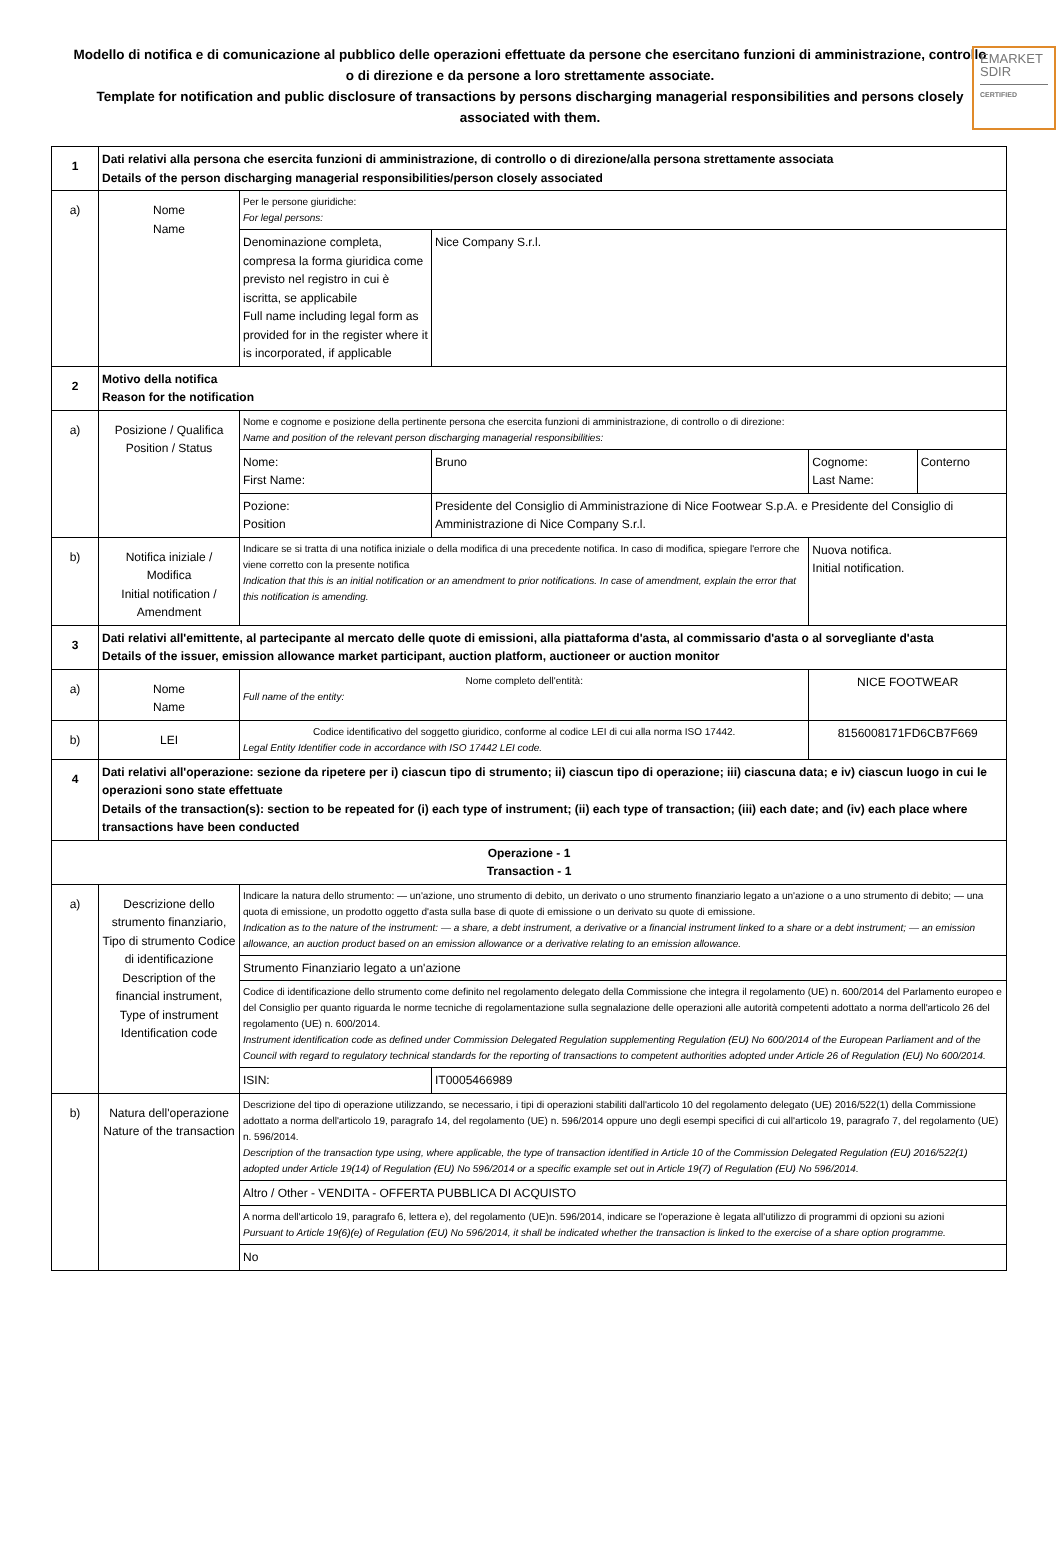EMARKET
SDIR
CERTIFIED
Modello di notifica e di comunicazione al pubblico delle operazioni effettuate da persone che esercitano funzioni di amministrazione, controllo o di direzione e da persone a loro strettamente associate.
Template for notification and public disclosure of transactions by persons discharging managerial responsibilities and persons closely associated with them.
| 1 | Dati relativi alla persona che esercita funzioni di amministrazione, di controllo o di direzione/alla persona strettamente associata Details of the person discharging managerial responsibilities/person closely associated | | | | |
| a) | Nome Name | Per le persone giuridiche: For legal persons: | | | |
| | | Denominazione completa, compresa la forma giuridica come previsto nel registro in cui è iscritta, se applicabile Full name including legal form as provided for in the register where it is incorporated, if applicable | Nice Company S.r.l. | | |
| 2 | Motivo della notifica Reason for the notification | | | | |
| a) | Posizione / Qualifica Position / Status | Nome e cognome e posizione della pertinente persona che esercita funzioni di amministrazione, di controllo o di direzione: Name and position of the relevant person discharging managerial responsibilities: | | | |
| | | Nome: First Name: | Bruno | Cognome: Last Name: | Conterno |
| | | Pozione: Position | Presidente del Consiglio di Amministrazione di Nice Footwear S.p.A. e Presidente del Consiglio di Amministrazione di Nice Company S.r.l. | | |
| b) | Notifica iniziale / Modifica Initial notification / Amendment | Indicare se si tratta di una notifica iniziale o della modifica di una precedente notifica. In caso di modifica, spiegare l'errore che viene corretto con la presente notifica Indication that this is an initial notification or an amendment to prior notifications. In case of amendment, explain the error that this notification is amending. | | Nuova notifica. Initial notification. | |
| 3 | Dati relativi all'emittente, al partecipante al mercato delle quote di emissioni, alla piattaforma d'asta, al commissario d'asta o al sorvegliante d'asta Details of the issuer, emission allowance market participant, auction platform, auctioneer or auction monitor | | | | |
| a) | Nome Name | Nome completo dell'entità: Full name of the entity: | | NICE FOOTWEAR | |
| b) | LEI | Codice identificativo del soggetto giuridico, conforme al codice LEI di cui alla norma ISO 17442. Legal Entity Identifier code in accordance with ISO 17442 LEI code. | | 8156008171FD6CB7F669 | |
| 4 | Dati relativi all'operazione: sezione da ripetere per i) ciascun tipo di strumento; ii) ciascun tipo di operazione; iii) ciascuna data; e iv) ciascun luogo in cui le operazioni sono state effettuate Details of the transaction(s): section to be repeated for (i) each type of instrument; (ii) each type of transaction; (iii) each date; and (iv) each place where transactions have been conducted | | | | |
| Operazione - 1 Transaction - 1 | | | | | |
| a) | Descrizione dello strumento finanziario, Tipo di strumento Codice di identificazione Description of the financial instrument, Type of instrument Identification code | Indicare la natura dello strumento: — un'azione, uno strumento di debito, un derivato o uno strumento finanziario legato a un'azione o a uno strumento di debito; — una quota di emissione, un prodotto oggetto d'asta sulla base di quote di emissione o un derivato su quote di emissione. Indication as to the nature of the instrument: — a share, a debt instrument, a derivative or a financial instrument linked to a share or a debt instrument; — an emission allowance, an auction product based on an emission allowance or a derivative relating to an emission allowance. | | | |
| | | Strumento Finanziario legato a un'azione | | | |
| | | Codice di identificazione dello strumento come definito nel regolamento delegato della Commissione che integra il regolamento (UE) n. 600/2014 del Parlamento europeo e del Consiglio per quanto riguarda le norme tecniche di regolamentazione sulla segnalazione delle operazioni alle autorità competenti adottato a norma dell'articolo 26 del regolamento (UE) n. 600/2014. Instrument identification code as defined under Commission Delegated Regulation supplementing Regulation (EU) No 600/2014 of the European Parliament and of the Council with regard to regulatory technical standards for the reporting of transactions to competent authorities adopted under Article 26 of Regulation (EU) No 600/2014. | | | |
| | | ISIN: | IT0005466989 | | |
| b) | Natura dell'operazione Nature of the transaction | Descrizione del tipo di operazione utilizzando, se necessario, i tipi di operazioni stabiliti dall'articolo 10 del regolamento delegato (UE) 2016/522(1) della Commissione adottato a norma dell'articolo 19, paragrafo 14, del regolamento (UE) n. 596/2014 oppure uno degli esempi specifici di cui all'articolo 19, paragrafo 7, del regolamento (UE) n. 596/2014. Description of the transaction type using, where applicable, the type of transaction identified in Article 10 of the Commission Delegated Regulation (EU) 2016/522(1) adopted under Article 19(14) of Regulation (EU) No 596/2014 or a specific example set out in Article 19(7) of Regulation (EU) No 596/2014. | | | |
| | | Altro / Other - VENDITA - OFFERTA PUBBLICA DI ACQUISTO | | | |
| | | A norma dell'articolo 19, paragrafo 6, lettera e), del regolamento (UE)n. 596/2014, indicare se l'operazione è legata all'utilizzo di programmi di opzioni su azioni Pursuant to Article 19(6)(e) of Regulation (EU) No 596/2014, it shall be indicated whether the transaction is linked to the exercise of a share option programme. | | | |
| | | No | | | |